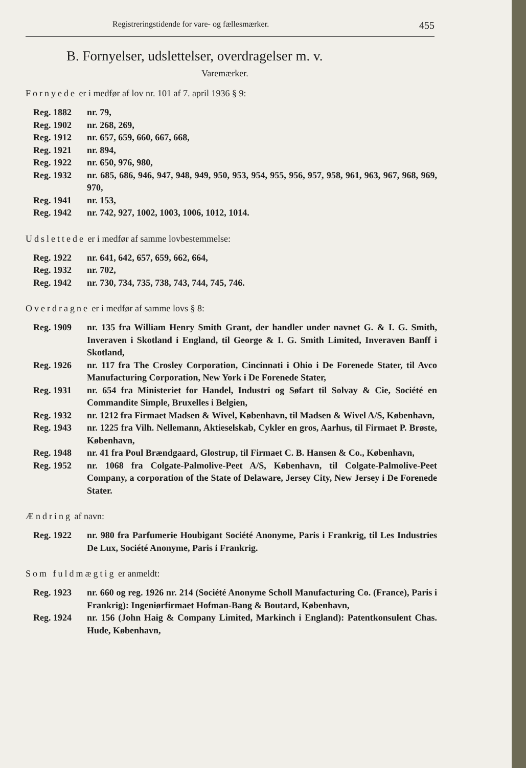Registreringstidende for vare- og fællesmærker. 455
B. Fornyelser, udslettelser, overdragelser m. v.
Varemærker.
Fornyede er i medfør af lov nr. 101 af 7. april 1936 § 9:
Reg. 1882 nr. 79,
Reg. 1902 nr. 268, 269,
Reg. 1912 nr. 657, 659, 660, 667, 668,
Reg. 1921 nr. 894,
Reg. 1922 nr. 650, 976, 980,
Reg. 1932 nr. 685, 686, 946, 947, 948, 949, 950, 953, 954, 955, 956, 957, 958, 961, 963, 967, 968, 969, 970,
Reg. 1941 nr. 153,
Reg. 1942 nr. 742, 927, 1002, 1003, 1006, 1012, 1014.
Udslettede er i medfør af samme lovbestemmelse:
Reg. 1922 nr. 641, 642, 657, 659, 662, 664,
Reg. 1932 nr. 702,
Reg. 1942 nr. 730, 734, 735, 738, 743, 744, 745, 746.
Overdragne er i medfør af samme lovs § 8:
Reg. 1909 nr. 135 fra William Henry Smith Grant, der handler under navnet G. & I. G. Smith, Inveraven i Skotland i England, til George & I. G. Smith Limited, Inveraven Banff i Skotland,
Reg. 1926 nr. 117 fra The Crosley Corporation, Cincinnati i Ohio i De Forenede Stater, til Avco Manufacturing Corporation, New York i De Forenede Stater,
Reg. 1931 nr. 654 fra Ministeriet for Handel, Industri og Søfart til Solvay & Cie, Société en Commandite Simple, Bruxelles i Belgien,
Reg. 1932 nr. 1212 fra Firmaet Madsen & Wivel, København, til Madsen & Wivel A/S, København,
Reg. 1943 nr. 1225 fra Vilh. Nellemann, Aktieselskab, Cykler en gros, Aarhus, til Firmaet P. Brøste, København,
Reg. 1948 nr. 41 fra Poul Brændgaard, Glostrup, til Firmaet C. B. Hansen & Co., København,
Reg. 1952 nr. 1068 fra Colgate-Palmolive-Peet A/S, København, til Colgate-Palmolive-Peet Company, a corporation of the State of Delaware, Jersey City, New Jersey i De Forenede Stater.
Ændring af navn:
Reg. 1922 nr. 980 fra Parfumerie Houbigant Société Anonyme, Paris i Frankrig, til Les Industries De Lux, Société Anonyme, Paris i Frankrig.
Som fuldmægtig er anmeldt:
Reg. 1923 nr. 660 og reg. 1926 nr. 214 (Société Anonyme Scholl Manufacturing Co. (France), Paris i Frankrig): Ingeniørfirmaet Hofman-Bang & Boutard, København,
Reg. 1924 nr. 156 (John Haig & Company Limited, Markinch i England): Patentkonsulent Chas. Hude, København,